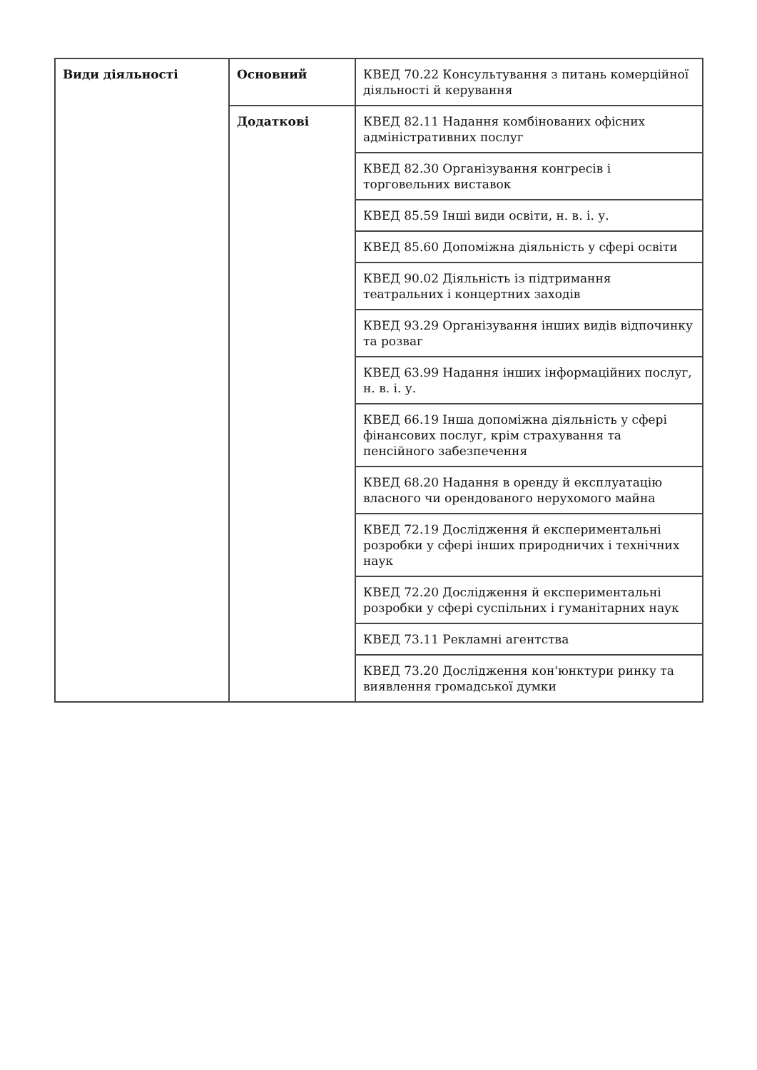| Види діяльності | Основний | КВЕД 70.22 Консультування з питань комерційної діяльності й керування |
| | Додаткові | КВЕД 82.11 Надання комбінованих офісних адміністративних послуг |
| | | КВЕД 82.30 Організування конгресів і торговельних виставок |
| | | КВЕД 85.59 Інші види освіти, н. в. і. у. |
| | | КВЕД 85.60 Допоміжна діяльність у сфері освіти |
| | | КВЕД 90.02 Діяльність із підтримання театральних і концертних заходів |
| | | КВЕД 93.29 Організування інших видів відпочинку та розваг |
| | | КВЕД 63.99 Надання інших інформаційних послуг, н. в. і. у. |
| | | КВЕД 66.19 Інша допоміжна діяльність у сфері фінансових послуг, крім страхування та пенсійного забезпечення |
| | | КВЕД 68.20 Надання в оренду й експлуатацію власного чи орендованого нерухомого майна |
| | | КВЕД 72.19 Дослідження й експериментальні розробки у сфері інших природничих і технічних наук |
| | | КВЕД 72.20 Дослідження й експериментальні розробки у сфері суспільних і гуманітарних наук |
| | | КВЕД 73.11 Рекламні агентства |
| | | КВЕД 73.20 Дослідження кон'юнктури ринку та виявлення громадської думки |